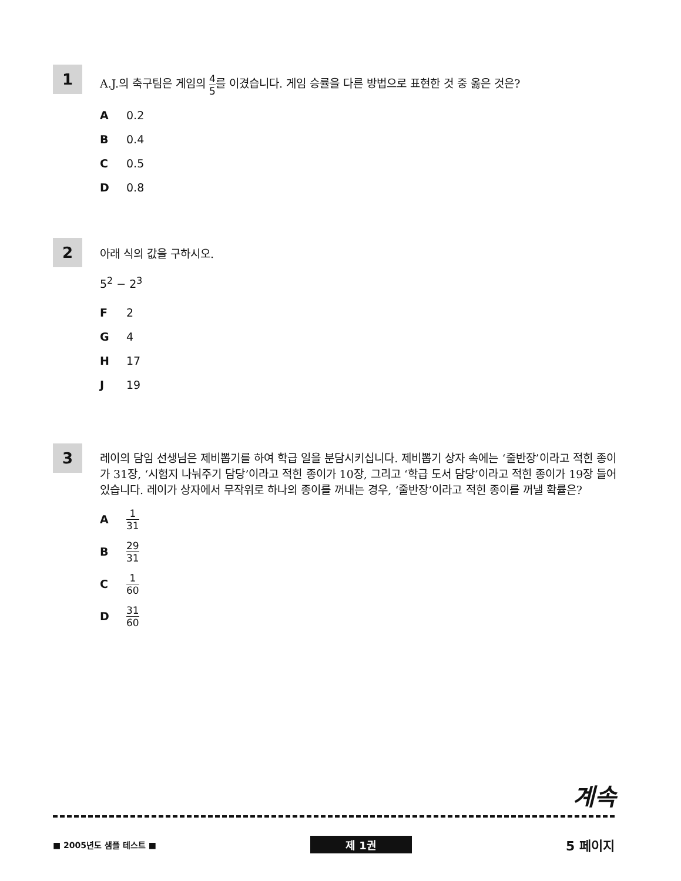1
A.J.의 축구팀은 게임의 4 5를 이겼습니다. 게임 승률을 다른 방법으로 표현한 것 중 옳은 것은?
A 0.2
B 0.4
C 0.5
D 0.8
2
아래 식의 값을 구하시오.
5<sup>2</sup> − 2<sup>3</sup>
F 2
G 4
H 17
J 19
3
레이의 담임 선생님은 제비뽑기를 하여 학급 일을 분담시키십니다. 제비뽑기 상자 속에는 ‘줄반장’이라고 적힌 종이가 31장, ‘시험지 나눠주기 담당’이라고 적힌 종이가 10장, 그리고 ‘학급 도서 담당’이라고 적힌 종이가 19장 들어 있습니다. 레이가 상자에서 무작위로 하나의 종이를 꺼내는 경우, ‘줄반장’이라고 적힌 종이를 꺼낼 확률은?
A 1 31
B 29 31
C 1 60
D 31 60
계속
■ 2005년도 샘플 테스트 ■ 제 1권 5 페이지